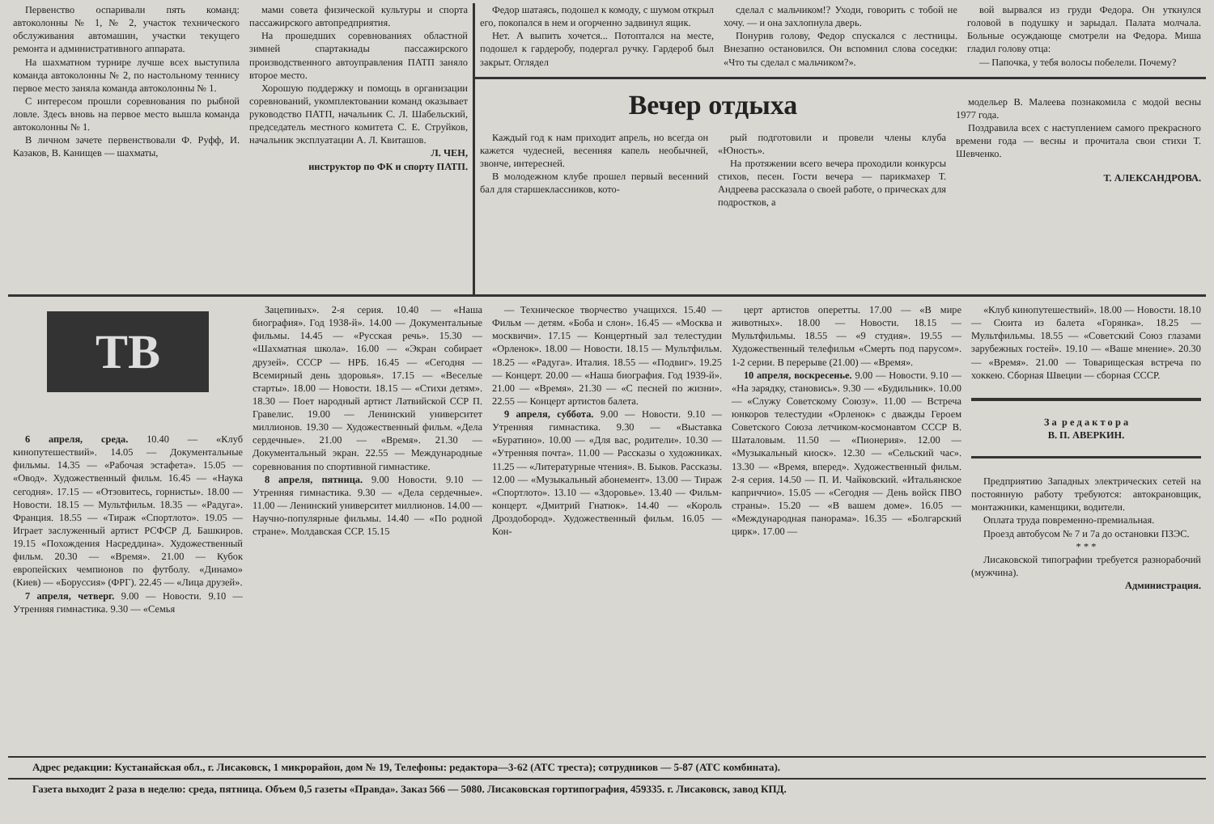Первенство оспаривали пять команд: автоколонны № 1, № 2, участок технического обслуживания автомашин, участки текущего ремонта и административного аппарата.
На шахматном турнире лучше всех выступила команда автоколонны № 2, по настольному теннису первое место заняла команда автоколонны № 1.
С интересом прошли соревнования по рыбной ловле. Здесь вновь на первое место вышла команда автоколонны № 1.
В личном зачете первенствовали Ф. Руфф, И. Казаков, В. Канищев — шахматы,
мами совета физической культуры и спорта пассажирского автопредприятия.
На прошедших соревнованиях областной зимней спартакиады пассажирского производственного автоуправления ПАТП заняло второе место.
Хорошую поддержку и помощь в организации соревнований, укомплектовании команд оказывает руководство ПАТП, начальник С. Л. Шабельский, председатель местного комитета С. Е. Струйков, начальник эксплуатации А. Л. Квиташов.
Л. ЧЕН,
инструктор по ФК и спорту ПАТП.
Федор шатаясь, подошел к комоду, с шумом открыл его, покопался в нем и огорченно задвинул ящик.
Нет. А выпить хочется... Потоптался на месте, подошел к гардеробу, подергал ручку. Гардероб был закрыт. Оглядел
сделал с мальчиком!? Уходи, говорить с тобой не хочу. — и она захлопнула дверь.
Понурив голову, Федор спускался с лестницы. Внезапно остановился. Он вспомнил слова соседки: «Что ты сделал с мальчиком?».
вой вырвался из груди Федора. Он уткнулся головой в подушку и зарыдал. Палата молчала. Больные осуждающе смотрели на Федора. Миша гладил голову отца:
— Папочка, у тебя волосы побелели. Почему?
Вечер отдыха
Каждый год к нам приходит апрель, но всегда он кажется чудесней, весенняя капель необычней, звонче, интересней.
В молодежном клубе прошел первый весенний бал для старшеклассников, кото-
рый подготовили и провели члены клуба «Юность».
На протяжении всего вечера проходили конкурсы стихов, песен. Гости вечера — парикмахер Т. Андреева рассказала о своей работе, о прическах для подростков, а
модельер В. Малеева познакомила с модой весны 1977 года.
Поздравила всех с наступлением самого прекрасного времени года — весны и прочитала свои стихи Т. Шевченко.
Т. АЛЕКСАНДРОВА.
ТВ
6 апреля, среда. 10.40 — «Клуб кинопутешествий». 14.05 — Документальные фильмы. 14.35 — «Рабочая эстафета». 15.05 — «Овод». Художественный фильм. 16.45 — «Наука сегодня». 17.15 — «Отзовитесь, горнисты». 18.00 — Новости. 18.15 — Мультфильм. 18.35 — «Радуга». Франция. 18.55 — «Тираж «Спортлото». 19.05 — Играет заслуженный артист РСФСР Д. Башкиров. 19.15 «Похождения Насреддина». Художественный фильм. 20.30 — «Время». 21.00 — Кубок европейских чемпионов по футболу. «Динамо» (Киев) — «Боруссия» (ФРГ). 22.45 — «Лица друзей».
7 апреля, четверг. 9.00 — Новости. 9.10 — Утренняя гимнастика. 9.30 — «Семья
Зацепиных». 2-я серия. 10.40 — «Наша биография». Год 1938-й». 14.00 — Документальные фильмы. 14.45 — «Русская речь». 15.30 — «Шахматная школа». 16.00 — «Экран собирает друзей». СССР — НРБ. 16.45 — «Сегодня — Всемирный день здоровья». 17.15 — «Веселые старты». 18.00 — Новости. 18.15 — «Стихи детям». 18.30 — Поет народный артист Латвийской ССР П. Гравелис. 19.00 — Ленинский университет миллионов. 19.30 — Художественный фильм. «Дела сердечные». 21.00 — «Время». 21.30 — Документальный экран. 22.55 — Международные соревнования по спортивной гимнастике.
8 апреля, пятница. 9.00 Новости. 9.10 — Утренняя гимнастика. 9.30 — «Дела сердечные». 11.00 — Ленинский университет миллионов. 14.00 — Научно-популярные фильмы. 14.40 — «По родной стране». Молдавская ССР. 15.15
— Техническое творчество учащихся. 15.40 — Фильм — детям. «Боба и слон». 16.45 — «Москва и москвичи». 17.15 — Концертный зал телестудии «Орленок». 18.00 — Новости. 18.15 — Мультфильм. 18.25 — «Радуга». Италия. 18.55 — «Подвиг». 19.25 — Концерт. 20.00 — «Наша биография. Год 1939-й». 21.00 — «Время». 21.30 — «С песней по жизни». 22.55 — Концерт артистов балета.
9 апреля, суббота. 9.00 — Новости. 9.10 — Утренняя гимнастика. 9.30 — «Выставка «Буратино». 10.00 — «Для вас, родители». 10.30 — «Утренняя почта». 11.00 — Рассказы о художниках. 11.25 — «Литературные чтения». В. Быков. Рассказы. 12.00 — «Музыкальный абонемент». 13.00 — Тираж «Спортлото». 13.10 — «Здоровье». 13.40 — Фильм-концерт. «Дмитрий Гнатюк». 14.40 — «Король Дроздобород». Художественный фильм. 16.05 — Кон-
церт артистов оперетты. 17.00 — «В мире животных». 18.00 — Новости. 18.15 — Мультфильмы. 18.55 — «9 студия». 19.55 — Художественный телефильм «Смерть под парусом». 1-2 серии. В перерыве (21.00) — «Время».
10 апреля, воскресенье. 9.00 — Новости. 9.10 — «На зарядку, становись». 9.30 — «Будильник». 10.00 — «Служу Советскому Союзу». 11.00 — Встреча юнкоров телестудии «Орленок» с дважды Героем Советского Союза летчиком-космонавтом СССР В. Шаталовым. 11.50 — «Пионерия». 12.00 — «Музыкальный киоск». 12.30 — «Сельский час». 13.30 — «Время, вперед». Художественный фильм. 2-я серия. 14.50 — П. И. Чайковский. «Итальянское каприччио». 15.05 — «Сегодня — День войск ПВО страны». 15.20 — «В вашем доме». 16.05 — «Международная панорама». 16.35 — «Болгарский цирк». 17.00 —
«Клуб кинопутешествий». 18.00 — Новости. 18.10 — Сюита из балета «Горянка». 18.25 — Мультфильмы. 18.55 — «Советский Союз глазами зарубежных гостей». 19.10 — «Ваше мнение». 20.30 — «Время». 21.00 — Товарищеская встреча по хоккею. Сборная Швеции — сборная СССР.
З а р е д а к т о р а
В. П. АВЕРКИН.
Предприятию Западных электрических сетей на постоянную работу требуются: автокрановщик, монтажники, каменщики, водители.
Оплата труда повременно-премиальная.
Проезд автобусом № 7 и 7а до остановки ПЗЭС.
* * *
Лисаковской типографии требуется разнорабочий (мужчина).
Администрация.
Адрес редакции: Кустанайская обл., г. Лисаковск, 1 микрорайон, дом № 19, Телефоны: редактора—3-62 (АТС треста); сотрудников — 5-87 (АТС комбината).
Газета выходит 2 раза в неделю: среда, пятница. Объем 0,5 газеты «Правда». Заказ 566 — 5080. Лисаковская гортипография, 459335. г. Лисаковск, завод КПД.